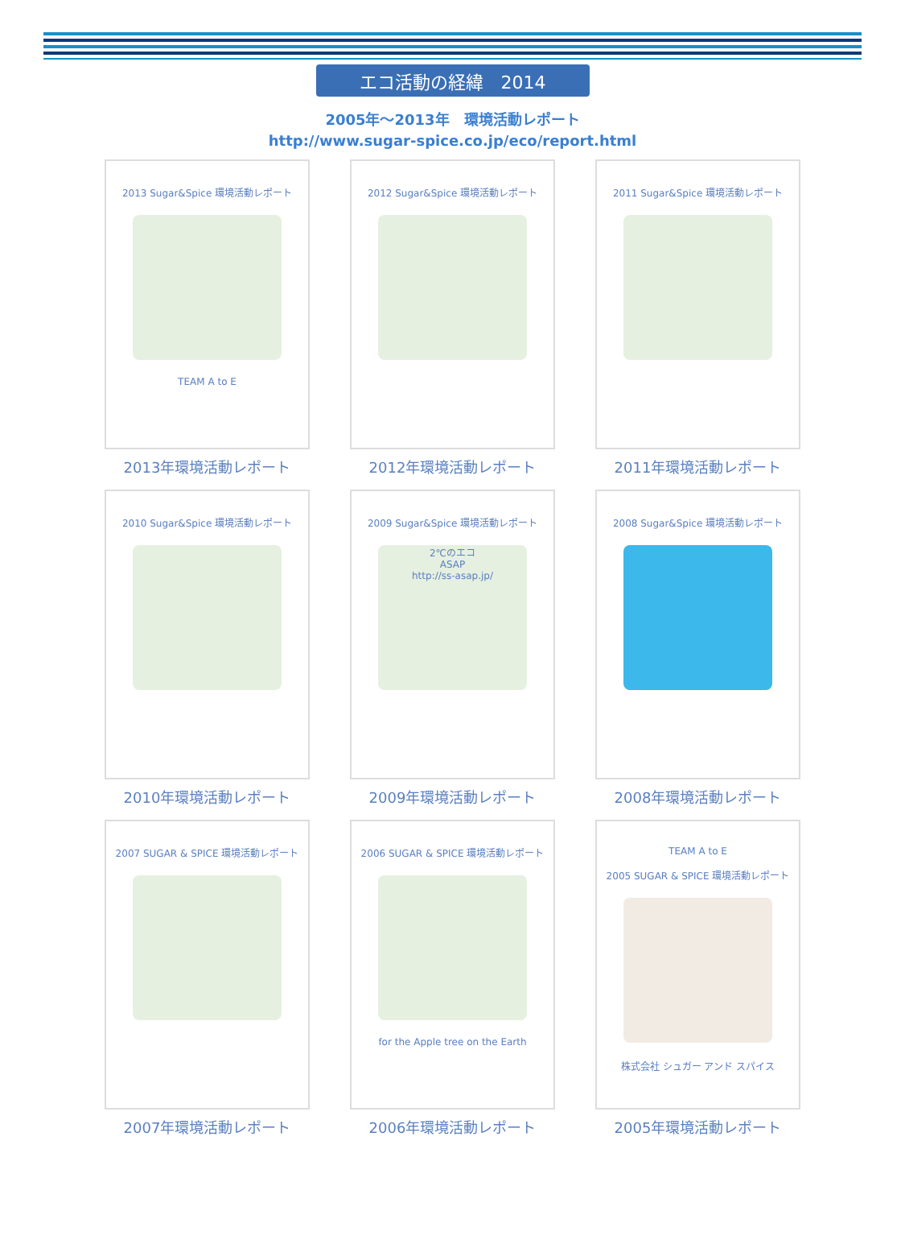エコ活動の経緯　2014
2005年～2013年　環境活動レポート
http://www.sugar-spice.co.jp/eco/report.html
2013 Sugar&Spice 環境活動レポート
TEAM A to E
2013年環境活動レポート
2012 Sugar&Spice 環境活動レポート
2012年環境活動レポート
2011 Sugar&Spice 環境活動レポート
2011年環境活動レポート
2010 Sugar&Spice 環境活動レポート
2010年環境活動レポート
2009 Sugar&Spice 環境活動レポート
2℃のエコ
ASAP
http://ss-asap.jp/
2009年環境活動レポート
2008 Sugar&Spice 環境活動レポート
2008年環境活動レポート
2007 SUGAR & SPICE 環境活動レポート
2007年環境活動レポート
2006 SUGAR & SPICE 環境活動レポート
for the Apple tree on the Earth
2006年環境活動レポート
TEAM A to E
2005 SUGAR & SPICE 環境活動レポート
株式会社 シュガー アンド スパイス
2005年環境活動レポート